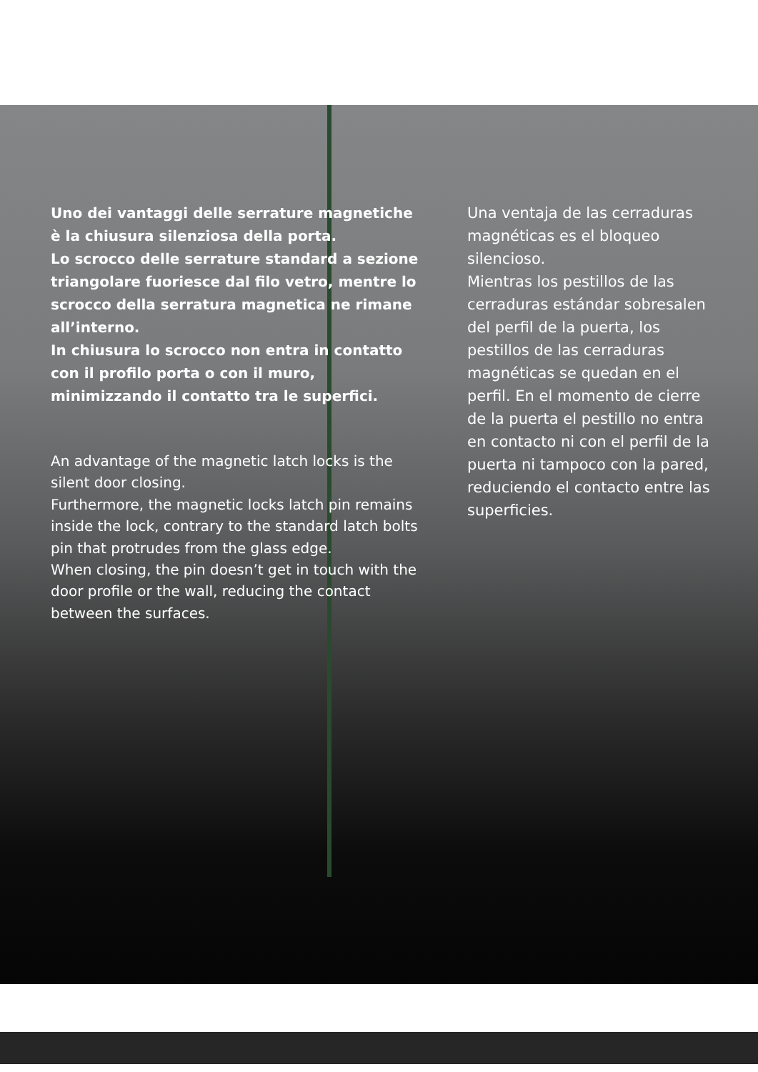Uno dei vantaggi delle serrature magnetiche è la chiusura silenziosa della porta.
Lo scrocco delle serrature standard a sezione triangolare fuoriesce dal filo vetro, mentre lo scrocco della serratura magnetica ne rimane all’interno.
In chiusura lo scrocco non entra in contatto con il profilo porta o con il muro, minimizzando il contatto tra le superfici.
An advantage of the magnetic latch locks is the silent door closing.
Furthermore, the magnetic locks latch pin remains inside the lock, contrary to the standard latch bolts pin that protrudes from the glass edge.
When closing, the pin doesn’t get in touch with the door profile or the wall, reducing the contact between the surfaces.
Una ventaja de las cerraduras magnéticas es el bloqueo silencioso.
Mientras los pestillos de las cerraduras estándar sobresalen del perfil de la puerta, los pestillos de las cerraduras magnéticas se quedan en el perfil. En el momento de cierre de la puerta el pestillo no entra en contacto ni con el perfil de la puerta ni tampoco con la pared, reduciendo el contacto entre las superficies.